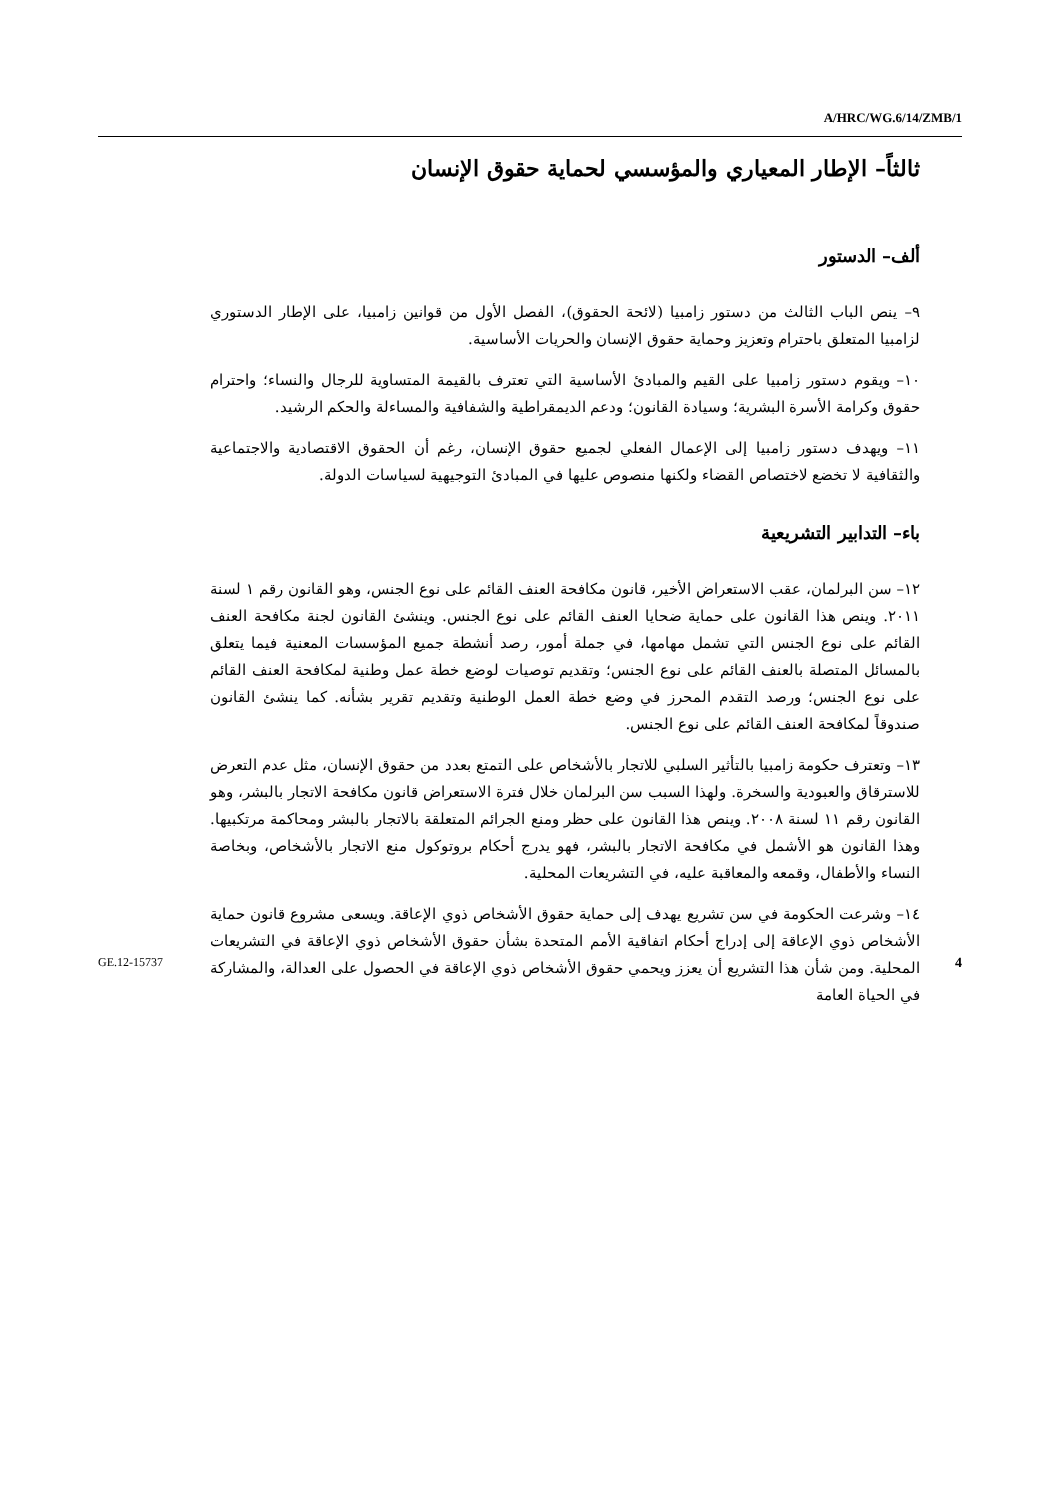A/HRC/WG.6/14/ZMB/1
ثالثاً– الإطار المعياري والمؤسسي لحماية حقوق الإنسان
ألف– الدستور
٩– ينص الباب الثالث من دستور زامبيا (لائحة الحقوق)، الفصل الأول من قوانين زامبيا، على الإطار الدستوري لزامبيا المتعلق باحترام وتعزيز وحماية حقوق الإنسان والحريات الأساسية.
١٠– ويقوم دستور زامبيا على القيم والمبادئ الأساسية التي تعترف بالقيمة المتساوية للرجال والنساء؛ واحترام حقوق وكرامة الأسرة البشرية؛ وسيادة القانون؛ ودعم الديمقراطية والشفافية والمساءلة والحكم الرشيد.
١١– ويهدف دستور زامبيا إلى الإعمال الفعلي لجميع حقوق الإنسان، رغم أن الحقوق الاقتصادية والاجتماعية والثقافية لا تخضع لاختصاص القضاء ولكنها منصوص عليها في المبادئ التوجيهية لسياسات الدولة.
باء– التدابير التشريعية
١٢– سن البرلمان، عقب الاستعراض الأخير، قانون مكافحة العنف القائم على نوع الجنس، وهو القانون رقم ١ لسنة ٢٠١١. وينص هذا القانون على حماية ضحايا العنف القائم على نوع الجنس. وينشئ القانون لجنة مكافحة العنف القائم على نوع الجنس التي تشمل مهامها، في جملة أمور، رصد أنشطة جميع المؤسسات المعنية فيما يتعلق بالمسائل المتصلة بالعنف القائم على نوع الجنس؛ وتقديم توصيات لوضع خطة عمل وطنية لمكافحة العنف القائم على نوع الجنس؛ ورصد التقدم المحرز في وضع خطة العمل الوطنية وتقديم تقرير بشأنه. كما ينشئ القانون صندوقاً لمكافحة العنف القائم على نوع الجنس.
١٣– وتعترف حكومة زامبيا بالتأثير السلبي للاتجار بالأشخاص على التمتع بعدد من حقوق الإنسان، مثل عدم التعرض للاسترقاق والعبودية والسخرة. ولهذا السبب سن البرلمان خلال فترة الاستعراض قانون مكافحة الاتجار بالبشر، وهو القانون رقم ١١ لسنة ٢٠٠٨. وينص هذا القانون على حظر ومنع الجرائم المتعلقة بالاتجار بالبشر ومحاكمة مرتكبيها. وهذا القانون هو الأشمل في مكافحة الاتجار بالبشر، فهو يدرج أحكام بروتوكول منع الاتجار بالأشخاص، وبخاصة النساء والأطفال، وقمعه والمعاقبة عليه، في التشريعات المحلية.
١٤– وشرعت الحكومة في سن تشريع يهدف إلى حماية حقوق الأشخاص ذوي الإعاقة. ويسعى مشروع قانون حماية الأشخاص ذوي الإعاقة إلى إدراج أحكام اتفاقية الأمم المتحدة بشأن حقوق الأشخاص ذوي الإعاقة في التشريعات المحلية. ومن شأن هذا التشريع أن يعزز ويحمي حقوق الأشخاص ذوي الإعاقة في الحصول على العدالة، والمشاركة في الحياة العامة
GE.12-15737 4